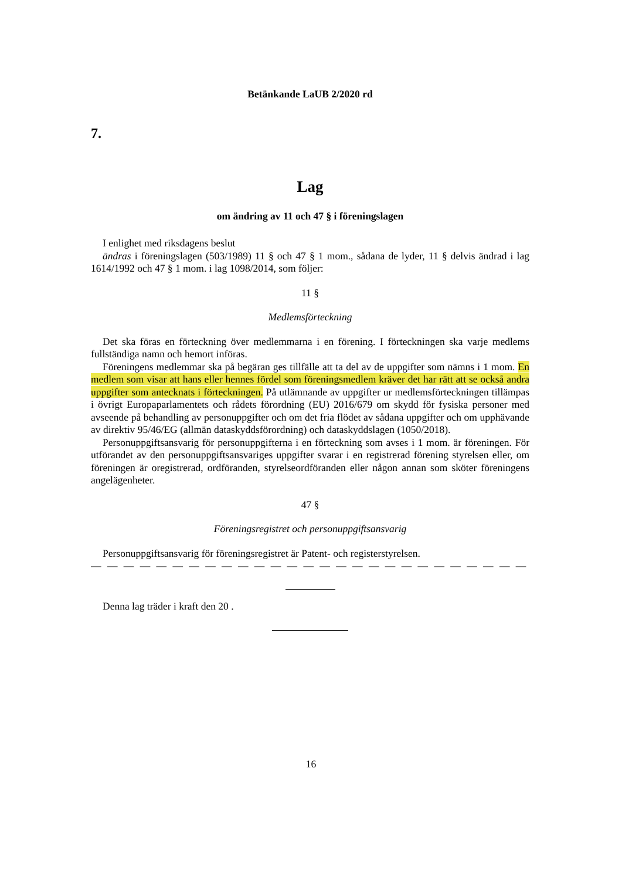Betänkande LaUB 2/2020 rd
7.
Lag
om ändring av 11 och 47 § i föreningslagen
I enlighet med riksdagens beslut
ändras i föreningslagen (503/1989) 11 § och 47 § 1 mom., sådana de lyder, 11 § delvis ändrad i lag 1614/1992 och 47 § 1 mom. i lag 1098/2014, som följer:
11 §
Medlemsförteckning
Det ska föras en förteckning över medlemmarna i en förening. I förteckningen ska varje medlems fullständiga namn och hemort införas.
Föreningens medlemmar ska på begäran ges tillfälle att ta del av de uppgifter som nämns i 1 mom. En medlem som visar att hans eller hennes fördel som föreningsmedlem kräver det har rätt att se också andra uppgifter som antecknats i förteckningen. På utlämnande av uppgifter ur medlemsförteckningen tillämpas i övrigt Europaparlamentets och rådets förordning (EU) 2016/679 om skydd för fysiska personer med avseende på behandling av personuppgifter och om det fria flödet av sådana uppgifter och om upphävande av direktiv 95/46/EG (allmän dataskyddsförordning) och dataskyddslagen (1050/2018).
Personuppgiftsansvarig för personuppgifterna i en förteckning som avses i 1 mom. är föreningen. För utförandet av den personuppgiftsansvariges uppgifter svarar i en registrerad förening styrelsen eller, om föreningen är oregistrerad, ordföranden, styrelseordföranden eller någon annan som sköter föreningens angelägenheter.
47 §
Föreningsregistret och personuppgiftsansvarig
Personuppgiftsansvarig för föreningsregistret är Patent- och registerstyrelsen.
— — — — — — — — — — — — — — — — — — — — — — — — — — — —
Denna lag träder i kraft den 20 .
16